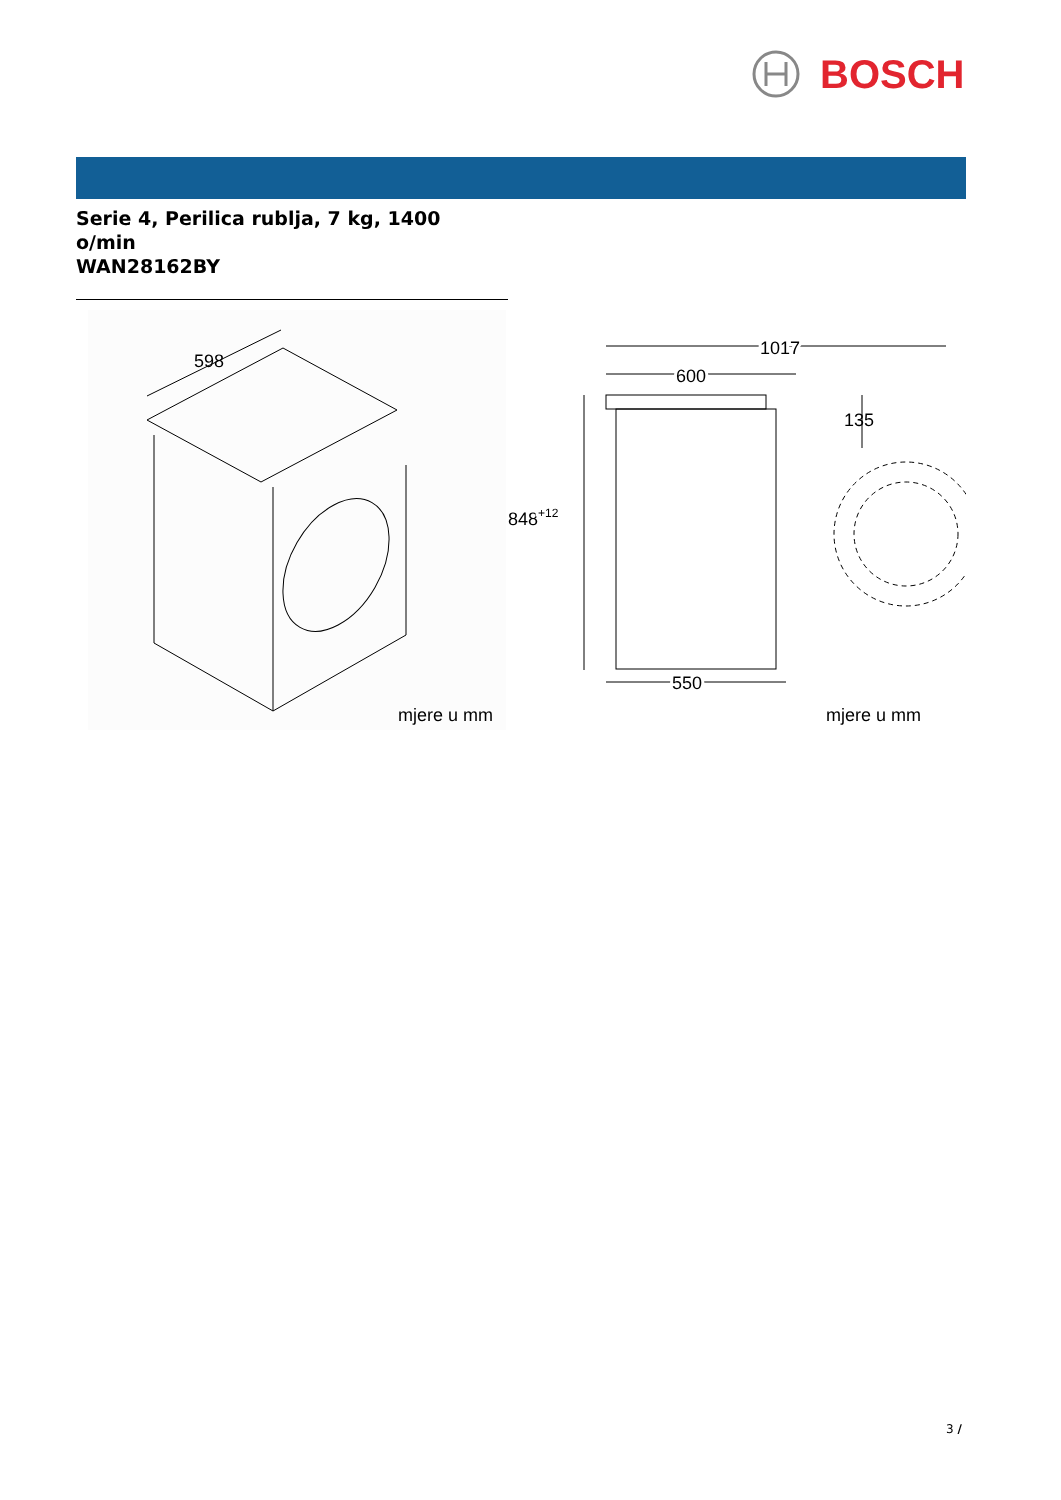BOSCH
Serie 4, Perilica rublja, 7 kg, 1400 o/min
WAN28162BY
598
mjere u mm
1017
600
135
848+12
550
mjere u mm
3 /